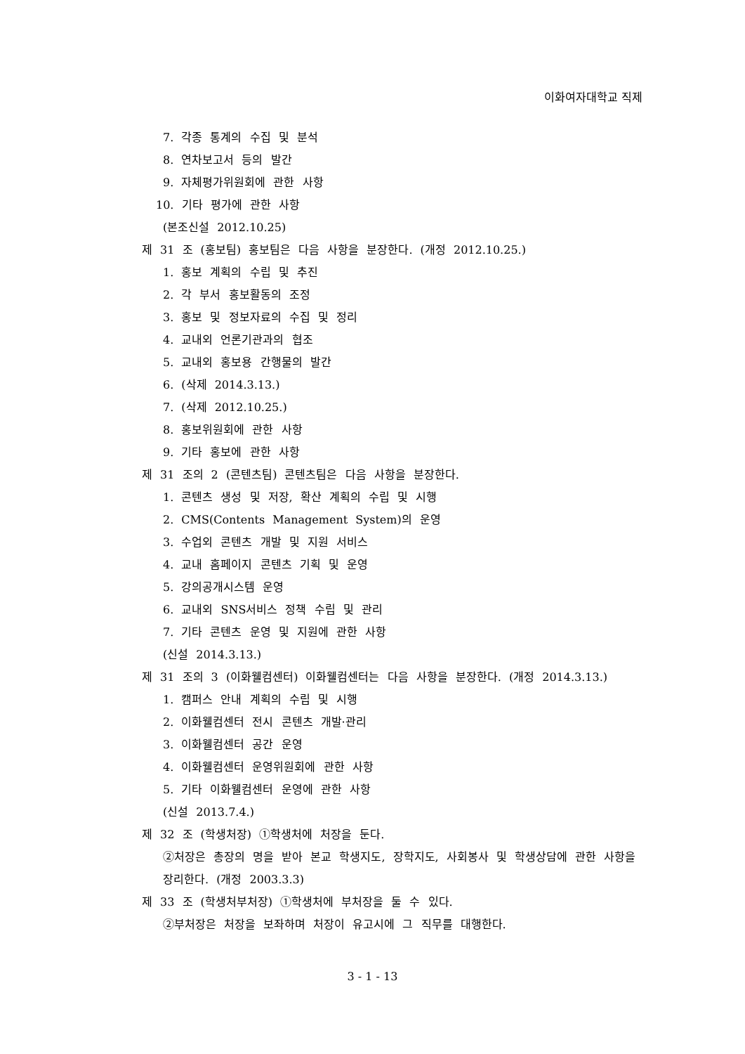이화여자대학교 직제
7. 각종 통계의 수집 및 분석
8. 연차보고서 등의 발간
9. 자체평가위원회에 관한 사항
10. 기타 평가에 관한 사항
(본조신설 2012.10.25)
제 31 조 (홍보팀) 홍보팀은 다음 사항을 분장한다. (개정 2012.10.25.)
1. 홍보 계획의 수립 및 추진
2. 각 부서 홍보활동의 조정
3. 홍보 및 정보자료의 수집 및 정리
4. 교내외 언론기관과의 협조
5. 교내외 홍보용 간행물의 발간
6. (삭제 2014.3.13.)
7. (삭제 2012.10.25.)
8. 홍보위원회에 관한 사항
9. 기타 홍보에 관한 사항
제 31 조의 2 (콘텐츠팀) 콘텐츠팀은 다음 사항을 분장한다.
1. 콘텐츠 생성 및 저장, 확산 계획의 수립 및 시행
2. CMS(Contents Management System)의 운영
3. 수업외 콘텐츠 개발 및 지원 서비스
4. 교내 홈페이지 콘텐츠 기획 및 운영
5. 강의공개시스템 운영
6. 교내외 SNS서비스 정책 수립 및 관리
7. 기타 콘텐츠 운영 및 지원에 관한 사항
(신설 2014.3.13.)
제 31 조의 3 (이화웰컴센터) 이화웰컴센터는 다음 사항을 분장한다. (개정 2014.3.13.)
1. 캠퍼스 안내 계획의 수립 및 시행
2. 이화웰컴센터 전시 콘텐츠 개발·관리
3. 이화웰컴센터 공간 운영
4. 이화웰컴센터 운영위원회에 관한 사항
5. 기타 이화웰컴센터 운영에 관한 사항
(신설 2013.7.4.)
제 32 조 (학생처장) ①학생처에 처장을 둔다.
②처장은 총장의 명을 받아 본교 학생지도, 장학지도, 사회봉사 및 학생상담에 관한 사항을 장리한다. (개정 2003.3.3)
제 33 조 (학생처부처장) ①학생처에 부처장을 둘 수 있다.
②부처장은 처장을 보좌하며 처장이 유고시에 그 직무를 대행한다.
3 - 1 - 13